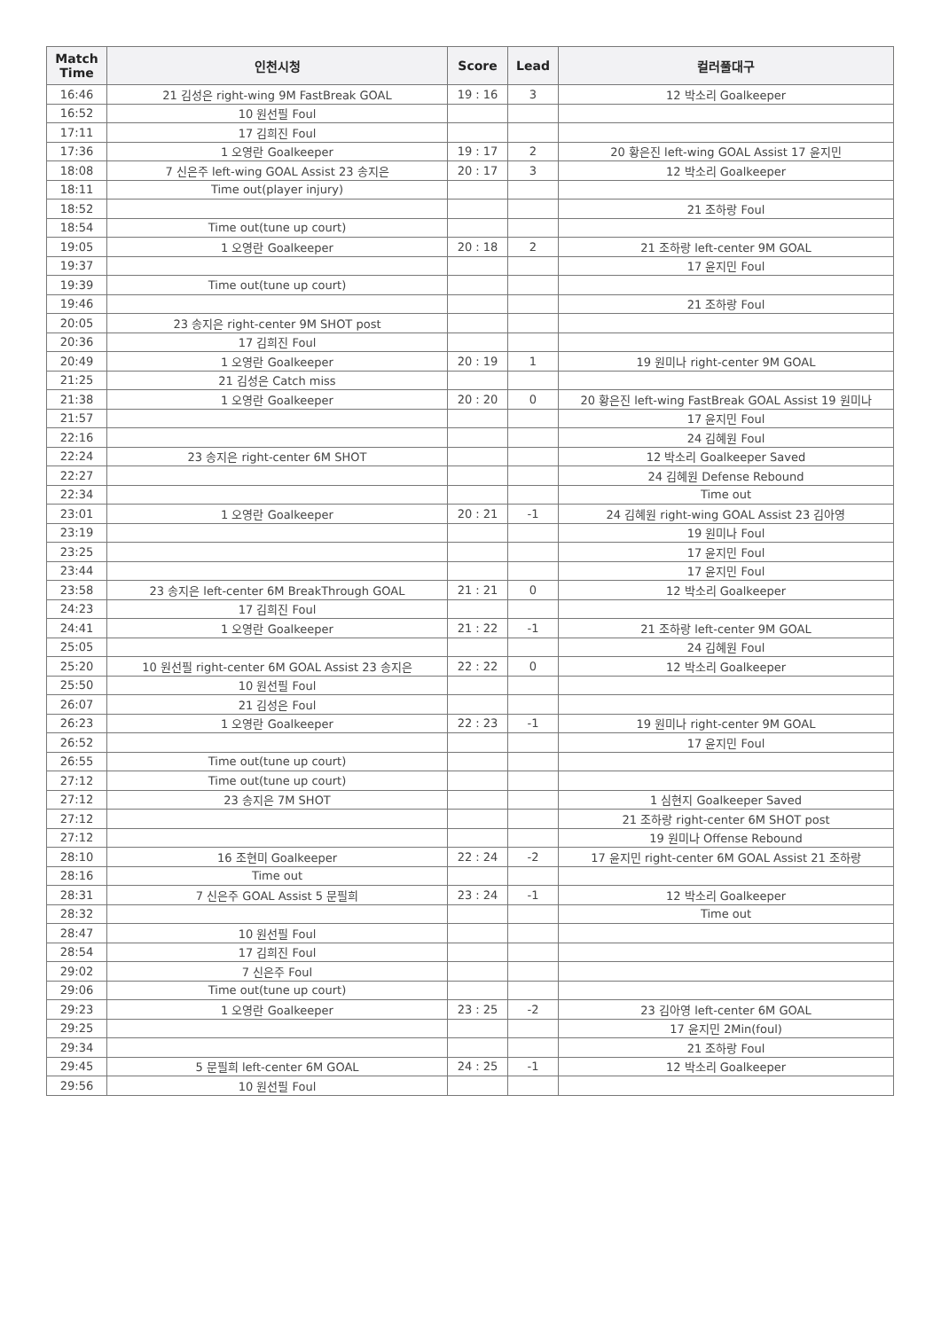| Match Time | 인천시청 | Score | Lead | 컬러풀대구 |
| --- | --- | --- | --- | --- |
| 16:46 | 21 김성은 right-wing 9M FastBreak GOAL | 19 : 16 | 3 | 12 박소리 Goalkeeper |
| 16:52 | 10 원선필 Foul | | | |
| 17:11 | 17 김희진 Foul | | | |
| 17:36 | 1 오영란 Goalkeeper | 19 : 17 | 2 | 20 황은진 left-wing GOAL Assist 17 윤지민 |
| 18:08 | 7 신은주 left-wing GOAL Assist 23 송지은 | 20 : 17 | 3 | 12 박소리 Goalkeeper |
| 18:11 | Time out(player injury) | | | |
| 18:52 | | | | 21 조하랑 Foul |
| 18:54 | Time out(tune up court) | | | |
| 19:05 | 1 오영란 Goalkeeper | 20 : 18 | 2 | 21 조하랑 left-center 9M GOAL |
| 19:37 | | | | 17 윤지민 Foul |
| 19:39 | Time out(tune up court) | | | |
| 19:46 | | | | 21 조하랑 Foul |
| 20:05 | 23 송지은 right-center 9M SHOT post | | | |
| 20:36 | 17 김희진 Foul | | | |
| 20:49 | 1 오영란 Goalkeeper | 20 : 19 | 1 | 19 원미나 right-center 9M GOAL |
| 21:25 | 21 김성은 Catch miss | | | |
| 21:38 | 1 오영란 Goalkeeper | 20 : 20 | 0 | 20 황은진 left-wing FastBreak GOAL Assist 19 원미나 |
| 21:57 | | | | 17 윤지민 Foul |
| 22:16 | | | | 24 김혜원 Foul |
| 22:24 | 23 송지은 right-center 6M SHOT | | | 12 박소리 Goalkeeper Saved |
| 22:27 | | | | 24 김혜원 Defense Rebound |
| 22:34 | | | | Time out |
| 23:01 | 1 오영란 Goalkeeper | 20 : 21 | -1 | 24 김혜원 right-wing GOAL Assist 23 김아영 |
| 23:19 | | | | 19 원미나 Foul |
| 23:25 | | | | 17 윤지민 Foul |
| 23:44 | | | | 17 윤지민 Foul |
| 23:58 | 23 송지은 left-center 6M BreakThrough GOAL | 21 : 21 | 0 | 12 박소리 Goalkeeper |
| 24:23 | 17 김희진 Foul | | | |
| 24:41 | 1 오영란 Goalkeeper | 21 : 22 | -1 | 21 조하랑 left-center 9M GOAL |
| 25:05 | | | | 24 김혜원 Foul |
| 25:20 | 10 원선필 right-center 6M GOAL Assist 23 송지은 | 22 : 22 | 0 | 12 박소리 Goalkeeper |
| 25:50 | 10 원선필 Foul | | | |
| 26:07 | 21 김성은 Foul | | | |
| 26:23 | 1 오영란 Goalkeeper | 22 : 23 | -1 | 19 원미나 right-center 9M GOAL |
| 26:52 | | | | 17 윤지민 Foul |
| 26:55 | Time out(tune up court) | | | |
| 27:12 | Time out(tune up court) | | | |
| 27:12 | 23 송지은 7M SHOT | | | 1 심현지 Goalkeeper Saved |
| 27:12 | | | | 21 조하랑 right-center 6M SHOT post |
| 27:12 | | | | 19 원미나 Offense Rebound |
| 28:10 | 16 조현미 Goalkeeper | 22 : 24 | -2 | 17 윤지민 right-center 6M GOAL Assist 21 조하랑 |
| 28:16 | Time out | | | |
| 28:31 | 7 신은주 GOAL Assist 5 문필희 | 23 : 24 | -1 | 12 박소리 Goalkeeper |
| 28:32 | | | | Time out |
| 28:47 | 10 원선필 Foul | | | |
| 28:54 | 17 김희진 Foul | | | |
| 29:02 | 7 신은주 Foul | | | |
| 29:06 | Time out(tune up court) | | | |
| 29:23 | 1 오영란 Goalkeeper | 23 : 25 | -2 | 23 김아영 left-center 6M GOAL |
| 29:25 | | | | 17 윤지민 2Min(foul) |
| 29:34 | | | | 21 조하랑 Foul |
| 29:45 | 5 문필희 left-center 6M GOAL | 24 : 25 | -1 | 12 박소리 Goalkeeper |
| 29:56 | 10 원선필 Foul | | | |